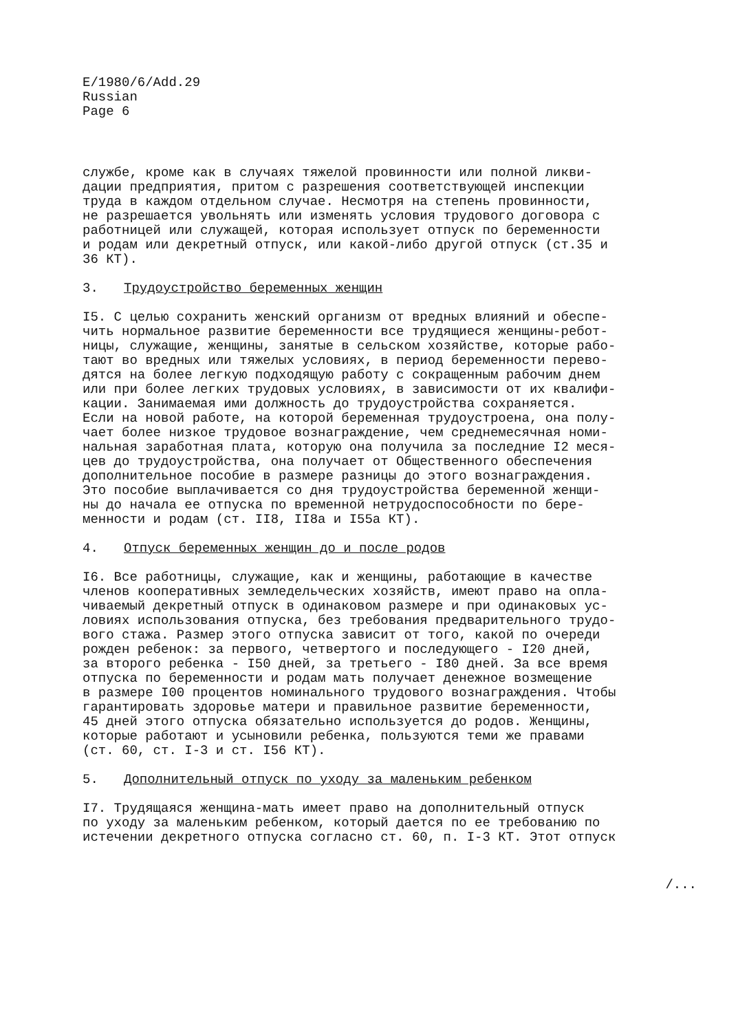E/1980/6/Add.29
Russian
Page 6
службе, кроме как в случаях тяжелой провинности или полной ликви- дации предприятия, притом с разрешения соответствующей инспекции труда в каждом отдельном случае. Несмотря на степень провинности, не разрешается увольнять или изменять условия трудового договора с работницей или служащей, которая использует отпуск по беременности и родам или декретный отпуск, или какой-либо другой отпуск (ст.35 и 36 КТ).
3. Трудоустройство беременных женщин
I5. С целью сохранить женский организм от вредных влияний и обеспе- чить нормальное развитие беременности все трудящиеся женщины-ребот- ницы, служащие, женщины, занятые в сельском хозяйстве, которые рабо- тают во вредных или тяжелых условиях, в период беременности перево- дятся на более легкую подходящую работу с сокращенным рабочим днем или при более легких трудовых условиях, в зависимости от их квалифи- кации. Занимаемая ими должность до трудоустройства сохраняется. Если на новой работе, на которой беременная трудоустроена, она полу- чает более низкое трудовое вознаграждение, чем среднемесячная номи- нальная заработная плата, которую она получила за последние I2 меся- цев до трудоустройства, она получает от Общественного обеспечения дополнительное пособие в размере разницы до этого вознаграждения. Это пособие выплачивается со дня трудоустройства беременной женщи- ны до начала ее отпуска по временной нетрудоспособности по бере- менности и родам (ст. II8, II8а и I55а КТ).
4. Отпуск беременных женщин до и после родов
I6. Все работницы, служащие, как и женщины, работающие в качестве членов кооперативных земледельческих хозяйств, имеют право на опла- чиваемый декретный отпуск в одинаковом размере и при одинаковых ус- ловиях использования отпуска, без требования предварительного трудо- вого стажа. Размер этого отпуска зависит от того, какой по очереди рожден ребенок: за первого, четвертого и последующего - I20 дней, за второго ребенка - I50 дней, за третьего - I80 дней. За все время отпуска по беременности и родам мать получает денежное возмещение в размере I00 процентов номинального трудового вознаграждения. Чтобы гарантировать здоровье матери и правильное развитие беременности, 45 дней этого отпуска обязательно используется до родов. Женщины, которые работают и усыновили ребенка, пользуются теми же правами (ст. 60, ст. I-3 и ст. I56 КТ).
5. Дополнительный отпуск по уходу за маленьким ребенком
I7. Трудящаяся женщина-мать имеет право на дополнительный отпуск по уходу за маленьким ребенком, который дается по ее требованию по истечении декретного отпуска согласно ст. 60, п. I-3 КТ. Этот отпуск
/...